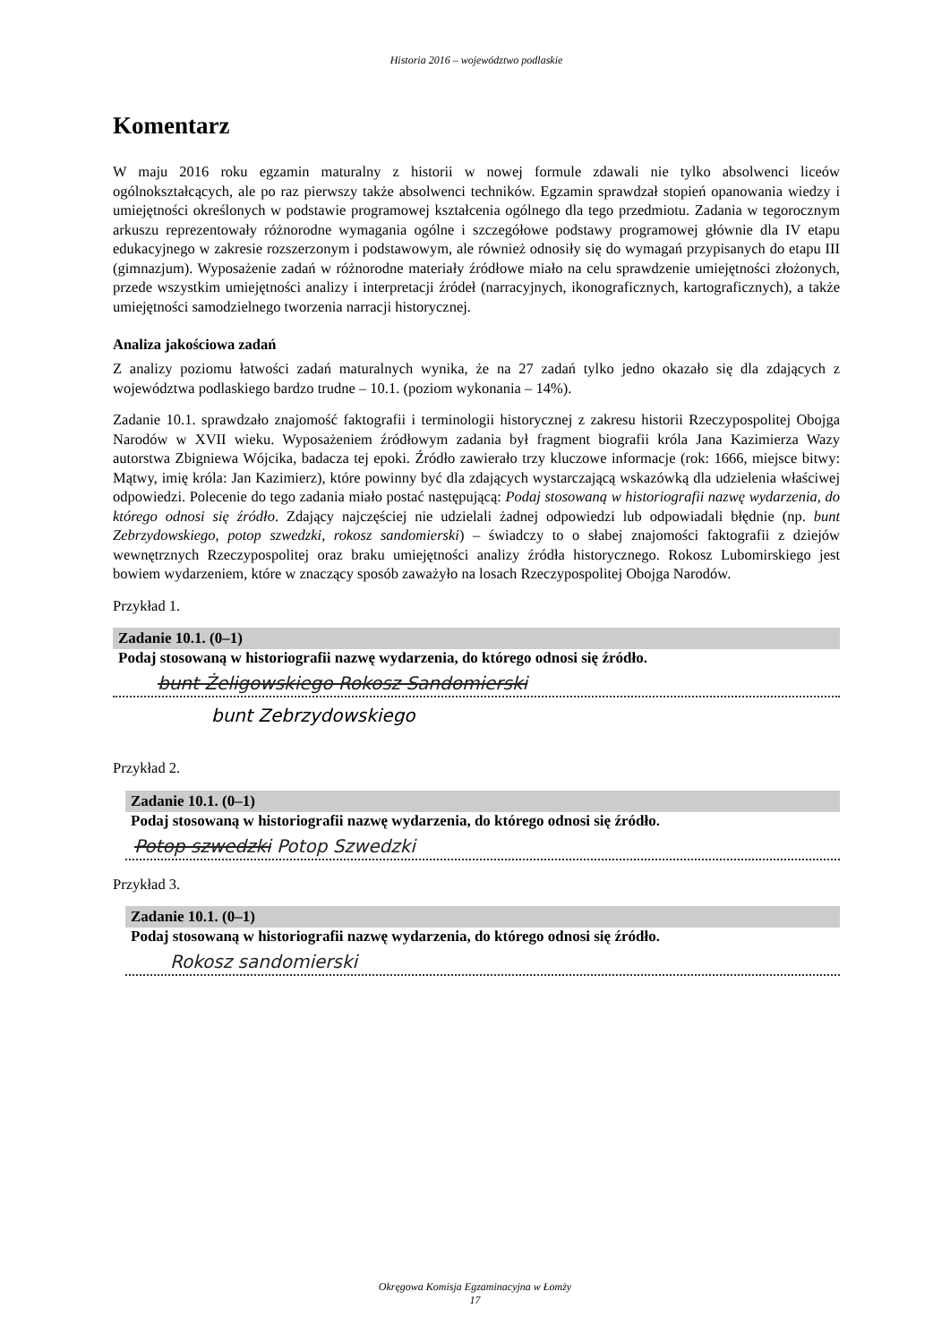Historia 2016 – województwo podlaskie
Komentarz
W maju 2016 roku egzamin maturalny z historii w nowej formule zdawali nie tylko absolwenci liceów ogólnokształcących, ale po raz pierwszy także absolwenci techników. Egzamin sprawdzał stopień opanowania wiedzy i umiejętności określonych w podstawie programowej kształcenia ogólnego dla tego przedmiotu. Zadania w tegorocznym arkuszu reprezentowały różnorodne wymagania ogólne i szczegółowe podstawy programowej głównie dla IV etapu edukacyjnego w zakresie rozszerzonym i podstawowym, ale również odnosiły się do wymagań przypisanych do etapu III (gimnazjum). Wyposażenie zadań w różnorodne materiały źródłowe miało na celu sprawdzenie umiejętności złożonych, przede wszystkim umiejętności analizy i interpretacji źródeł (narracyjnych, ikonograficznych, kartograficznych), a także umiejętności samodzielnego tworzenia narracji historycznej.
Analiza jakościowa zadań
Z analizy poziomu łatwości zadań maturalnych wynika, że na 27 zadań tylko jedno okazało się dla zdających z województwa podlaskiego bardzo trudne – 10.1. (poziom wykonania – 14%).
Zadanie 10.1. sprawdzało znajomość faktografii i terminologii historycznej z zakresu historii Rzeczypospolitej Obojga Narodów w XVII wieku. Wyposażeniem źródłowym zadania był fragment biografii króla Jana Kazimierza Wazy autorstwa Zbigniewa Wójcika, badacza tej epoki. Źródło zawierało trzy kluczowe informacje (rok: 1666, miejsce bitwy: Mątwy, imię króla: Jan Kazimierz), które powinny być dla zdających wystarczającą wskazówką dla udzielenia właściwej odpowiedzi. Polecenie do tego zadania miało postać następującą: Podaj stosowaną w historiografii nazwę wydarzenia, do którego odnosi się źródło. Zdający najczęściej nie udzielali żadnej odpowiedzi lub odpowiadali błędnie (np. bunt Zebrzydowskiego, potop szwedzki, rokosz sandomierski) – świadczy to o słabej znajomości faktografii z dziejów wewnętrznych Rzeczypospolitej oraz braku umiejętności analizy źródła historycznego. Rokosz Lubomirskiego jest bowiem wydarzeniem, które w znaczący sposób zaważyło na losach Rzeczypospolitej Obojga Narodów.
Przykład 1.
Zadanie 10.1. (0–1)
Podaj stosowaną w historiografii nazwę wydarzenia, do którego odnosi się źródło.
bunt Żeligowskiego Rokosz Sandomierski
bunt Zebrzydowskiego
Przykład 2.
Zadanie 10.1. (0–1)
Podaj stosowaną w historiografii nazwę wydarzenia, do którego odnosi się źródło.
Potop szwedzki Potop Szwedzki
Przykład 3.
Zadanie 10.1. (0–1)
Podaj stosowaną w historiografii nazwę wydarzenia, do którego odnosi się źródło.
Rokosz sandomierski
Okręgowa Komisja Egzaminacyjna w Łomży
17